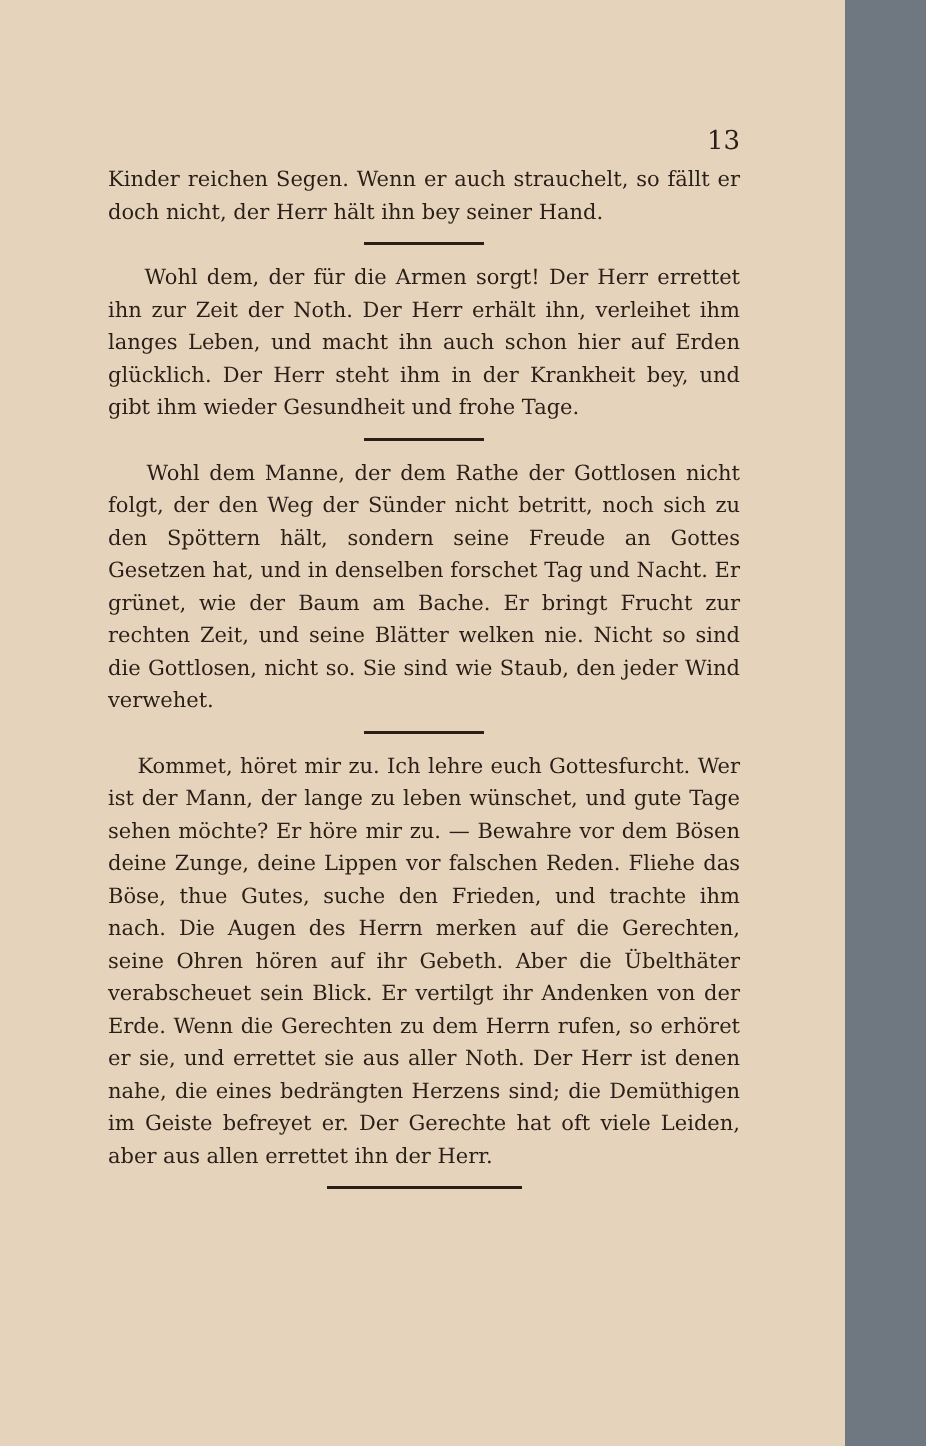13
Kinder reichen Segen. Wenn er auch strauchelt, so fällt er doch nicht, der Herr hält ihn bey seiner Hand.
Wohl dem, der für die Armen sorgt! Der Herr errettet ihn zur Zeit der Noth. Der Herr erhält ihn, verleihet ihm langes Leben, und macht ihn auch schon hier auf Erden glücklich. Der Herr steht ihm in der Krankheit bey, und gibt ihm wieder Gesundheit und frohe Tage.
Wohl dem Manne, der dem Rathe der Gottlosen nicht folgt, der den Weg der Sünder nicht betritt, noch sich zu den Spöttern hält, sondern seine Freude an Gottes Gesetzen hat, und in denselben forschet Tag und Nacht. Er grünet, wie der Baum am Bache. Er bringt Frucht zur rechten Zeit, und seine Blätter welken nie. Nicht so sind die Gottlosen, nicht so. Sie sind wie Staub, den jeder Wind verwehet.
Kommet, höret mir zu. Ich lehre euch Gottesfurcht. Wer ist der Mann, der lange zu leben wünschet, und gute Tage sehen möchte? Er höre mir zu. — Bewahre vor dem Bösen deine Zunge, deine Lippen vor falschen Reden. Fliehe das Böse, thue Gutes, suche den Frieden, und trachte ihm nach. Die Augen des Herrn merken auf die Gerechten, seine Ohren hören auf ihr Gebeth. Aber die Übelthäter verabscheuet sein Blick. Er vertilgt ihr Andenken von der Erde. Wenn die Gerechten zu dem Herrn rufen, so erhöret er sie, und errettet sie aus aller Noth. Der Herr ist denen nahe, die eines bedrängten Herzens sind; die Demüthigen im Geiste befreyet er. Der Gerechte hat oft viele Leiden, aber aus allen errettet ihn der Herr.